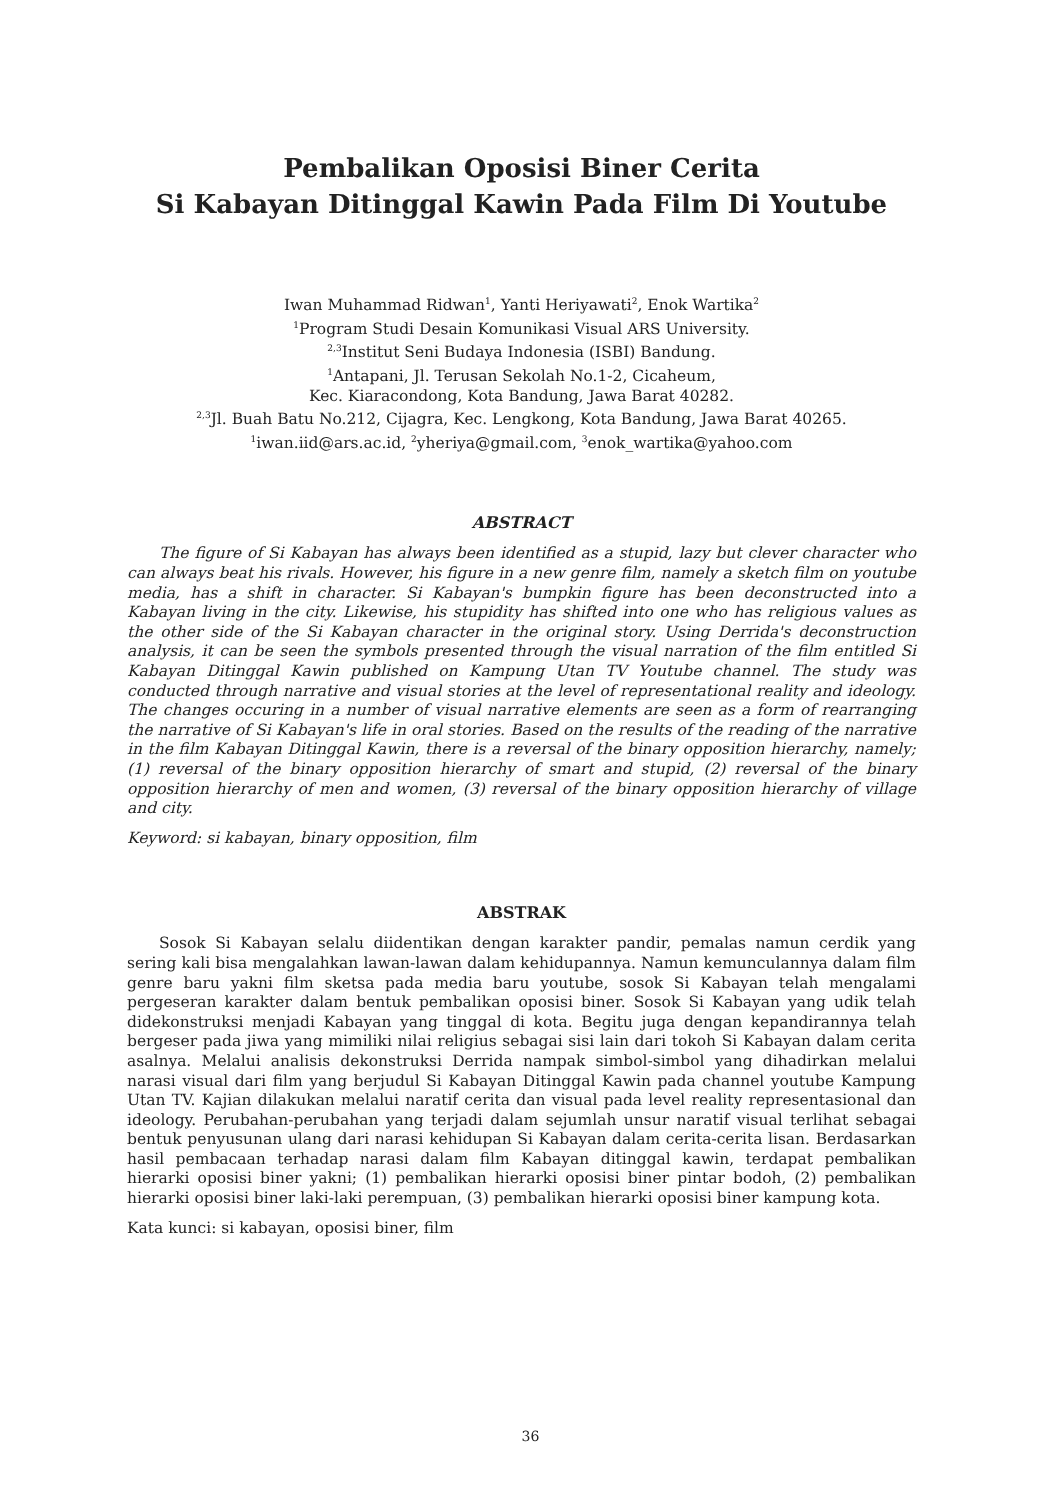Pembalikan Oposisi Biner Cerita
Si Kabayan Ditinggal Kawin Pada Film Di Youtube
Iwan Muhammad Ridwan<sup>1</sup>, Yanti Heriyawati<sup>2</sup>, Enok Wartika<sup>2</sup>
<sup>1</sup> Program Studi Desain Komunikasi Visual ARS University.
<sup>2,3</sup>Institut Seni Budaya Indonesia (ISBI) Bandung.
<sup>1</sup> Antapani, Jl. Terusan Sekolah No.1-2, Cicaheum,
Kec. Kiaracondong, Kota Bandung, Jawa Barat 40282.
<sup>2,3</sup>Jl. Buah Batu No.212, Cijagra, Kec. Lengkong, Kota Bandung, Jawa Barat 40265.
<sup>1</sup> iwan.iid@ars.ac.id, <sup>2</sup>yheriya@gmail.com, <sup>3</sup>enok_wartika@yahoo.com
ABSTRACT
The figure of Si Kabayan has always been identified as a stupid, lazy but clever character who can always beat his rivals. However, his figure in a new genre film, namely a sketch film on youtube media, has a shift in character. Si Kabayan's bumpkin figure has been deconstructed into a Kabayan living in the city. Likewise, his stupidity has shifted into one who has religious values as the other side of the Si Kabayan character in the original story. Using Derrida's deconstruction analysis, it can be seen the symbols presented through the visual narration of the film entitled Si Kabayan Ditinggal Kawin published on Kampung Utan TV Youtube channel. The study was conducted through narrative and visual stories at the level of representational reality and ideology. The changes occuring in a number of visual narrative elements are seen as a form of rearranging the narrative of Si Kabayan's life in oral stories. Based on the results of the reading of the narrative in the film Kabayan Ditinggal Kawin, there is a reversal of the binary opposition hierarchy, namely; (1) reversal of the binary opposition hierarchy of smart and stupid, (2) reversal of the binary opposition hierarchy of men and women, (3) reversal of the binary opposition hierarchy of village and city.
Keyword: si kabayan, binary opposition, film
ABSTRAK
Sosok Si Kabayan selalu diidentikan dengan karakter pandir, pemalas namun cerdik yang sering kali bisa mengalahkan lawan-lawan dalam kehidupannya. Namun kemunculannya dalam film genre baru yakni film sketsa pada media baru youtube, sosok Si Kabayan telah mengalami pergeseran karakter dalam bentuk pembalikan oposisi biner. Sosok Si Kabayan yang udik telah didekonstruksi menjadi Kabayan yang tinggal di kota. Begitu juga dengan kepandirannya telah bergeser pada jiwa yang mimiliki nilai religius sebagai sisi lain dari tokoh Si Kabayan dalam cerita asalnya. Melalui analisis dekonstruksi Derrida nampak simbol-simbol yang dihadirkan melalui narasi visual dari film yang berjudul Si Kabayan Ditinggal Kawin pada channel youtube Kampung Utan TV. Kajian dilakukan melalui naratif cerita dan visual pada level reality representasional dan ideology. Perubahan-perubahan yang terjadi dalam sejumlah unsur naratif visual terlihat sebagai bentuk penyusunan ulang dari narasi kehidupan Si Kabayan dalam cerita-cerita lisan. Berdasarkan hasil pembacaan terhadap narasi dalam film Kabayan ditinggal kawin, terdapat pembalikan hierarki oposisi biner yakni; (1) pembalikan hierarki oposisi biner pintar bodoh, (2) pembalikan hierarki oposisi biner laki-laki perempuan, (3) pembalikan hierarki oposisi biner kampung kota.
Kata kunci: si kabayan, oposisi biner, film
36